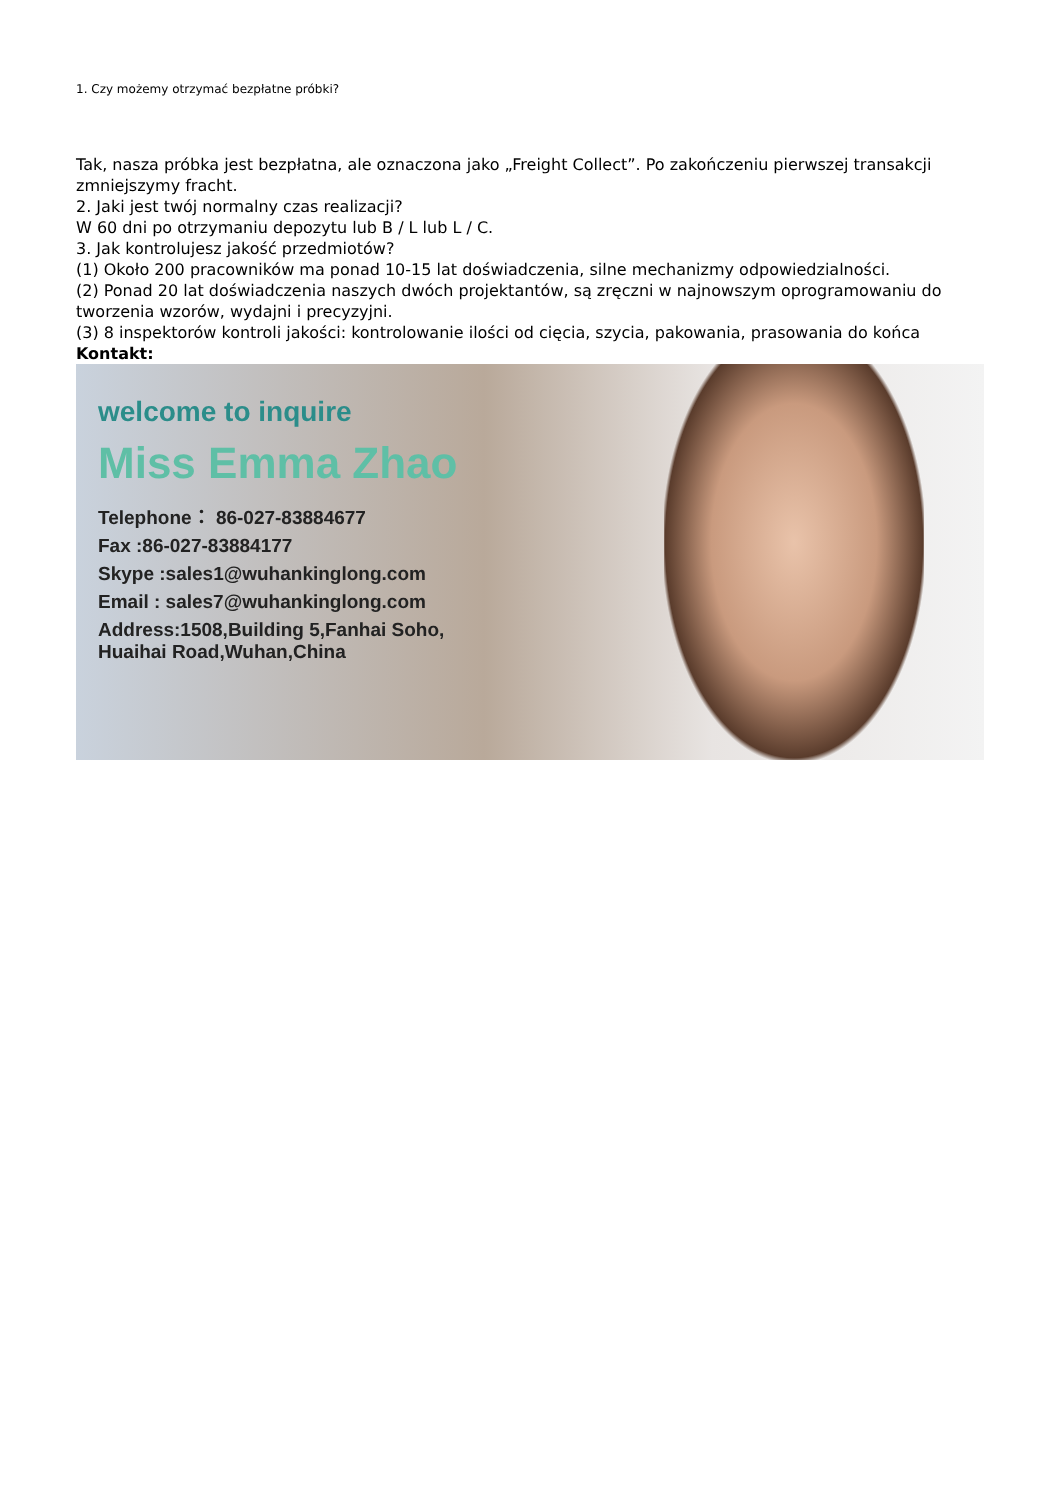1. Czy możemy otrzymać bezpłatne próbki?
Tak, nasza próbka jest bezpłatna, ale oznaczona jako „Freight Collect”. Po zakończeniu pierwszej transakcji zmniejszymy fracht.
2. Jaki jest twój normalny czas realizacji?
W 60 dni po otrzymaniu depozytu lub B / L lub L / C.
3. Jak kontrolujesz jakość przedmiotów?
(1) Około 200 pracowników ma ponad 10-15 lat doświadczenia, silne mechanizmy odpowiedzialności.
(2) Ponad 20 lat doświadczenia naszych dwóch projektantów, są zręczni w najnowszym oprogramowaniu do tworzenia wzorów, wydajni i precyzyjni.
(3) 8 inspektorów kontroli jakości: kontrolowanie ilości od cięcia, szycia, pakowania, prasowania do końca
Kontakt:
welcome to inquire
Miss Emma Zhao
Telephone： 86-027-83884677
Fax :86-027-83884177
Skype :sales1@wuhankinglong.com
Email : sales7@wuhankinglong.com
Address:1508,Building 5,Fanhai Soho,
Huaihai Road,Wuhan,China